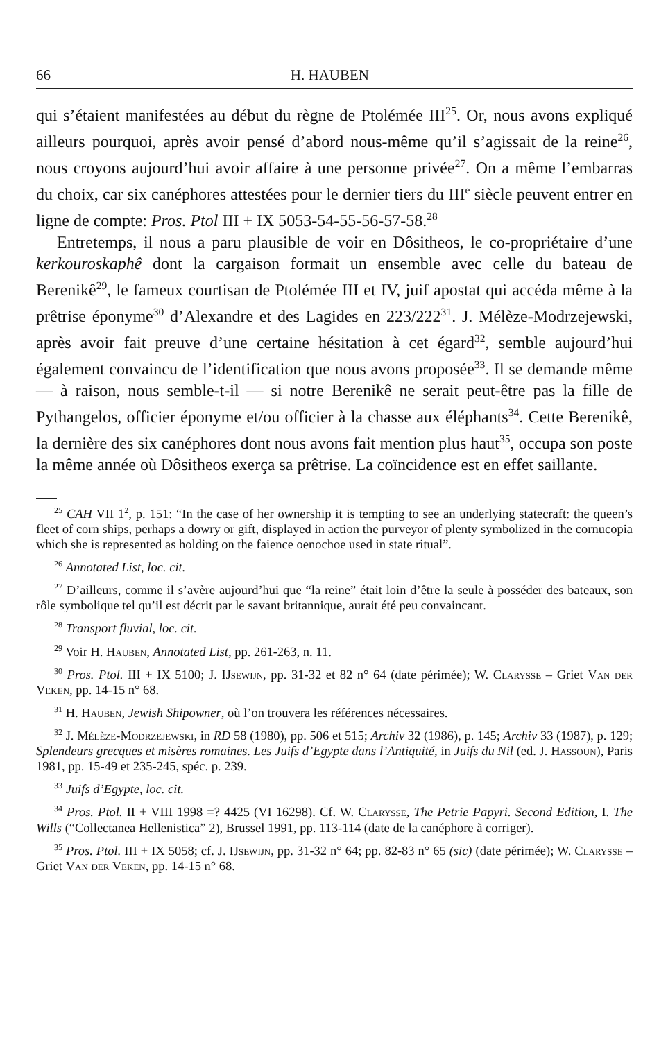66 H. HAUBEN
qui s’étaient manifestées au début du règne de Ptolémée III<sup>25</sup>. Or, nous avons expliqué ailleurs pourquoi, après avoir pensé d’abord nous-même qu’il s’agissait de la reine<sup>26</sup>, nous croyons aujourd’hui avoir affaire à une personne privée<sup>27</sup>. On a même l’embarras du choix, car six canéphores attestées pour le dernier tiers du III<sup>e</sup> siècle peuvent entrer en ligne de compte: Pros. Ptol III + IX 5053-54-55-56-57-58.<sup>28</sup>
Entretemps, il nous a paru plausible de voir en Dôsitheos, le co-propriétaire d’une kerkouroskaphê dont la cargaison formait un ensemble avec celle du bateau de Berenikê<sup>29</sup>, le fameux courtisan de Ptolémée III et IV, juif apostat qui accéda même à la prêtrise éponyme<sup>30</sup> d’Alexandre et des Lagides en 223/222<sup>31</sup>. J. Mélèze-Modrzejewski, après avoir fait preuve d’une certaine hésitation à cet égard<sup>32</sup>, semble aujourd’hui également convaincu de l’identification que nous avons proposée<sup>33</sup>. Il se demande même — à raison, nous semble-t-il — si notre Berenikê ne serait peut-être pas la fille de Pythangelos, officier éponyme et/ou officier à la chasse aux éléphants<sup>34</sup>. Cette Berenikê, la dernière des six canéphores dont nous avons fait mention plus haut<sup>35</sup>, occupa son poste la même année où Dôsitheos exerça sa prêtrise. La coïncidence est en effet saillante.
<sup>25</sup> CAH VII 1<sup>2</sup>, p. 151: “In the case of her ownership it is tempting to see an underlying statecraft: the queen’s fleet of corn ships, perhaps a dowry or gift, displayed in action the purveyor of plenty symbolized in the cornucopia which she is represented as holding on the faience oenochoe used in state ritual”.
<sup>26</sup> Annotated List, loc. cit.
<sup>27</sup> D’ailleurs, comme il s’avère aujourd’hui que “la reine” était loin d’être la seule à posséder des bateaux, son rôle symbolique tel qu’il est décrit par le savant britannique, aurait été peu convaincant.
<sup>28</sup> Transport fluvial, loc. cit.
<sup>29</sup> Voir H. Hauben, Annotated List, pp. 261-263, n. 11.
<sup>30</sup> Pros. Ptol. III + IX 5100; J. IJsewijn, pp. 31-32 et 82 n° 64 (date périmée); W. Clarysse – Griet Van der Veken, pp. 14-15 n° 68.
<sup>31</sup> H. Hauben, Jewish Shipowner, où l’on trouvera les références nécessaires.
<sup>32</sup> J. Mélèze-Modrzejewski, in RD 58 (1980), pp. 506 et 515; Archiv 32 (1986), p. 145; Archiv 33 (1987), p. 129; Splendeurs grecques et misères romaines. Les Juifs d’Egypte dans l’Antiquité, in Juifs du Nil (ed. J. Hassoun), Paris 1981, pp. 15-49 et 235-245, spéc. p. 239.
<sup>33</sup> Juifs d’Egypte, loc. cit.
<sup>34</sup> Pros. Ptol. II + VIII 1998 =? 4425 (VI 16298). Cf. W. Clarysse, The Petrie Papyri. Second Edition, I. The Wills (“Collectanea Hellenistica” 2), Brussel 1991, pp. 113-114 (date de la canéphore à corriger).
<sup>35</sup> Pros. Ptol. III + IX 5058; cf. J. IJsewijn, pp. 31-32 n° 64; pp. 82-83 n° 65 (sic) (date périmée); W. Clarysse – Griet Van der Veken, pp. 14-15 n° 68.